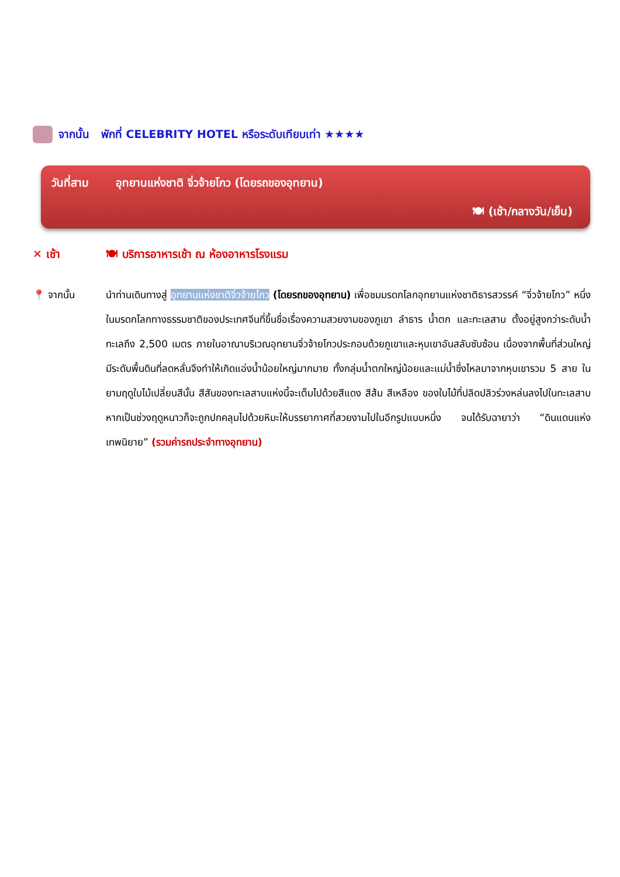จากนั้น พักที่ CELEBRITY HOTEL หรือระดับเทียบเท่า ★★★★
วันที่สาม อุทยานแห่งชาติ จิ่วจ้ายโกว (โดยรถของอุทยาน)
🍽 (เช้า/กลางวัน/เย็น)
✕ เช้า 🍽 บริการอาหารเช้า ณ ห้องอาหารโรงแรม
📍 จากนั้น นำท่านเดินทางสู่ อุทยานแห่งชาติจิ่วจ้ายโกว (โดยรถของอุทยาน) เพื่อชมมรดกโลกอุทยานแห่งชาติธารสวรรค์ “จิ่วจ้ายโกว” หนึ่งในมรดกโลกทางธรรมชาติของประเทศจีนที่ขึ้นชื่อเรื่องความสวยงามของภูเขา ลำธาร น้ำตก และทะเลสาบ ตั้งอยู่สูงกว่าระดับน้ำทะเลถึง 2,500 เมตร ภายในอาณาบริเวณอุทยานจิ่วจ้ายโกวประกอบด้วยภูเขาและหุบเขาอันสลับซับซ้อน เนื่องจากพื้นที่ส่วนใหญ่มีระดับพื้นดินที่ลดหลั่นจึงทำให้เกิดแอ่งน้ำน้อยใหญ่มากมาย ทั้งกลุ่มน้ำตกใหญ่น้อยและแม่น้ำซึ่งไหลมาจากหุบเขารวม 5 สาย ในยามฤดูใบไม้เปลี่ยนสีนั้น สีสันของทะเลสาบแห่งนี้จะเต็มไปด้วยสีแดง สีส้ม สีเหลือง ของใบไม้ที่ปลิดปลิวร่วงหล่นลงไปในทะเลสาบ หากเป็นช่วงฤดูหนาวก็จะถูกปกคลุมไปด้วยหิมะให้บรรยากาศที่สวยงามไปในอีกรูปแบบหนึ่ง จนได้รับฉายาว่า “ดินแดนแห่งเทพนิยาย” (รวมค่ารถประจำทางอุทยาน)